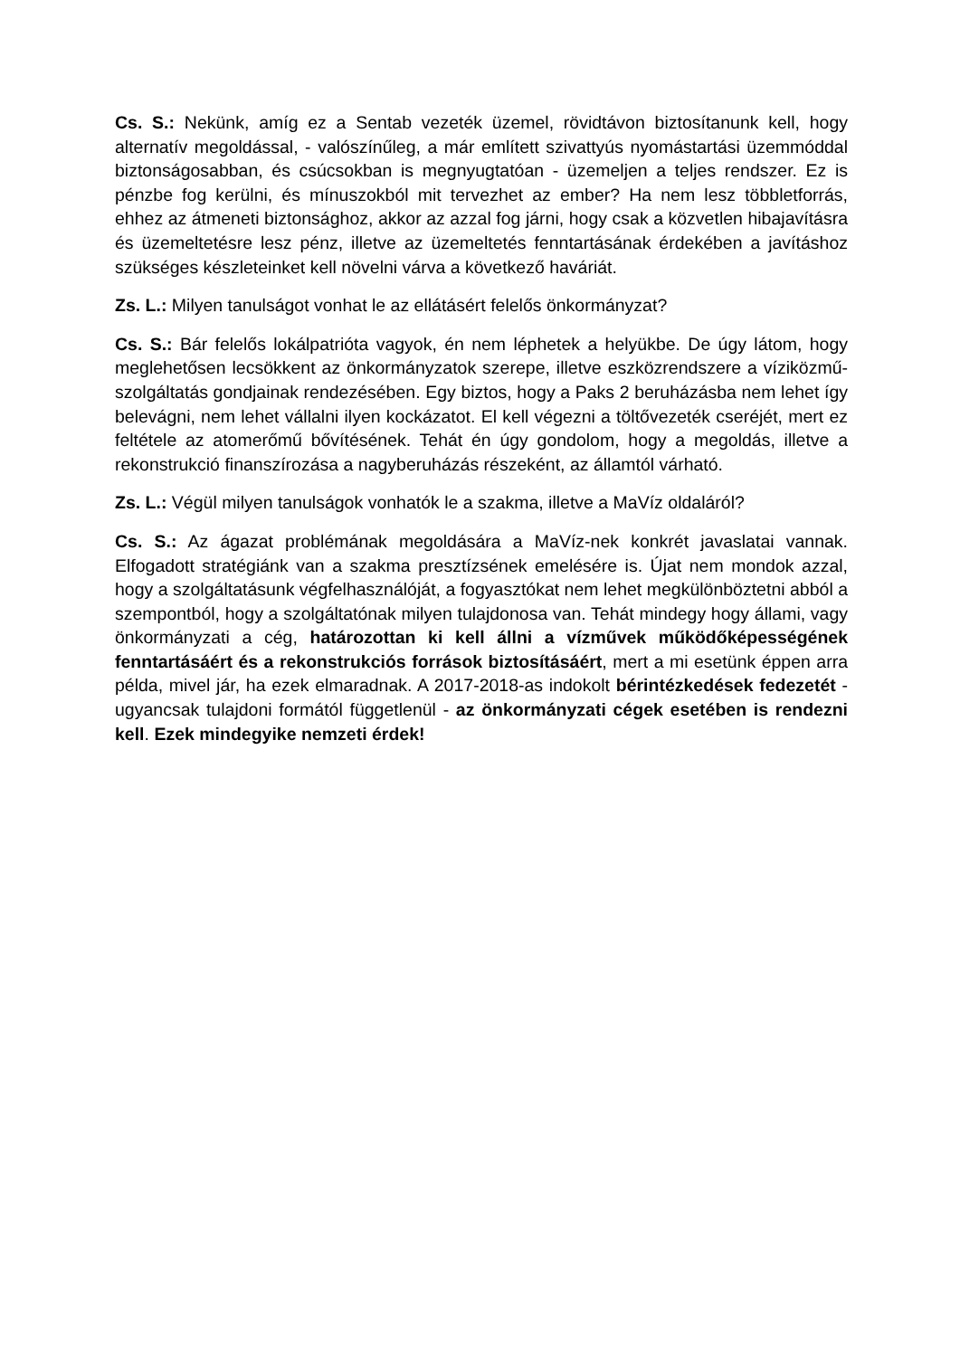Cs. S.: Nekünk, amíg ez a Sentab vezeték üzemel, rövidtávon biztosítanunk kell, hogy alternatív megoldással, - valószínűleg, a már említett szivattyús nyomástartási üzemmóddal biztonságosabban, és csúcsokban is megnyugtatóan - üzemeljen a teljes rendszer. Ez is pénzbe fog kerülni, és mínuszokból mit tervezhet az ember? Ha nem lesz többletforrás, ehhez az átmeneti biztonsághoz, akkor az azzal fog járni, hogy csak a közvetlen hibajavításra és üzemeltetésre lesz pénz, illetve az üzemeltetés fenntartásának érdekében a javításhoz szükséges készleteinket kell növelni várva a következő haváriát.
Zs. L.: Milyen tanulságot vonhat le az ellátásért felelős önkormányzat?
Cs. S.: Bár felelős lokálpatrióta vagyok, én nem léphetek a helyükbe. De úgy látom, hogy meglehetősen lecsökkent az önkormányzatok szerepe, illetve eszközrendszere a víziközmű-szolgáltatás gondjainak rendezésében. Egy biztos, hogy a Paks 2 beruházásba nem lehet így belevágni, nem lehet vállalni ilyen kockázatot. El kell végezni a töltővezeték cseréjét, mert ez feltétele az atomerőmű bővítésének. Tehát én úgy gondolom, hogy a megoldás, illetve a rekonstrukció finanszírozása a nagyberuházás részeként, az államtól várható.
Zs. L.: Végül milyen tanulságok vonhatók le a szakma, illetve a MaVíz oldaláról?
Cs. S.: Az ágazat problémának megoldására a MaVíz-nek konkrét javaslatai vannak. Elfogadott stratégiánk van a szakma presztízsének emelésére is. Újat nem mondok azzal, hogy a szolgáltatásunk végfelhasználóját, a fogyasztókat nem lehet megkülönböztetni abból a szempontból, hogy a szolgáltatónak milyen tulajdonosa van. Tehát mindegy hogy állami, vagy önkormányzati a cég, határozottan ki kell állni a vízművek működőképességének fenntartásáért és a rekonstrukciós források biztosításáért, mert a mi esetünk éppen arra példa, mivel jár, ha ezek elmaradnak. A 2017-2018-as indokolt bérintézkedések fedezetét - ugyancsak tulajdoni formától függetlenül - az önkormányzati cégek esetében is rendezni kell. Ezek mindegyike nemzeti érdek!